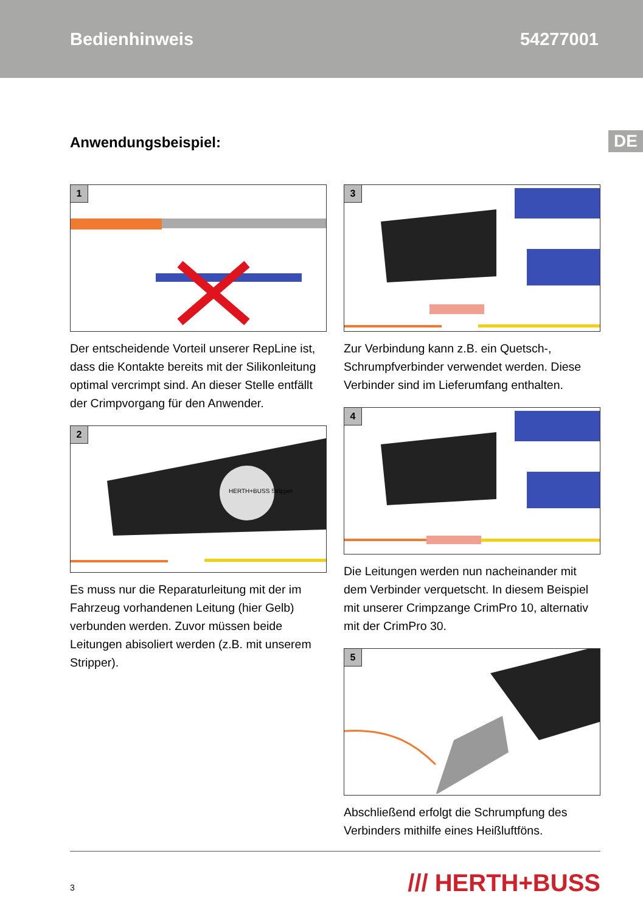Bedienhinweis 54277001
DE
Anwendungsbeispiel:
1
Der entscheidende Vorteil unserer RepLine ist, dass die Kontakte bereits mit der Silikonleitung optimal vercrimpt sind. An dieser Stelle entfällt der Crimpvorgang für den Anwender.
2
HERTH+BUSS Stripper
Es muss nur die Reparaturleitung mit der im Fahrzeug vorhandenen Leitung (hier Gelb) verbunden werden. Zuvor müssen beide Leitungen abisoliert werden (z.B. mit unserem Stripper).
3
Zur Verbindung kann z.B. ein Quetsch-, Schrumpfverbinder verwendet werden. Diese Verbinder sind im Lieferumfang enthalten.
4
Die Leitungen werden nun nacheinander mit dem Verbinder verquetscht. In diesem Beispiel mit unserer Crimpzange CrimPro 10, alternativ mit der CrimPro 30.
5
Abschließend erfolgt die Schrumpfung des Verbinders mithilfe eines Heißluftföns.
3 /// HERTH+BUSS